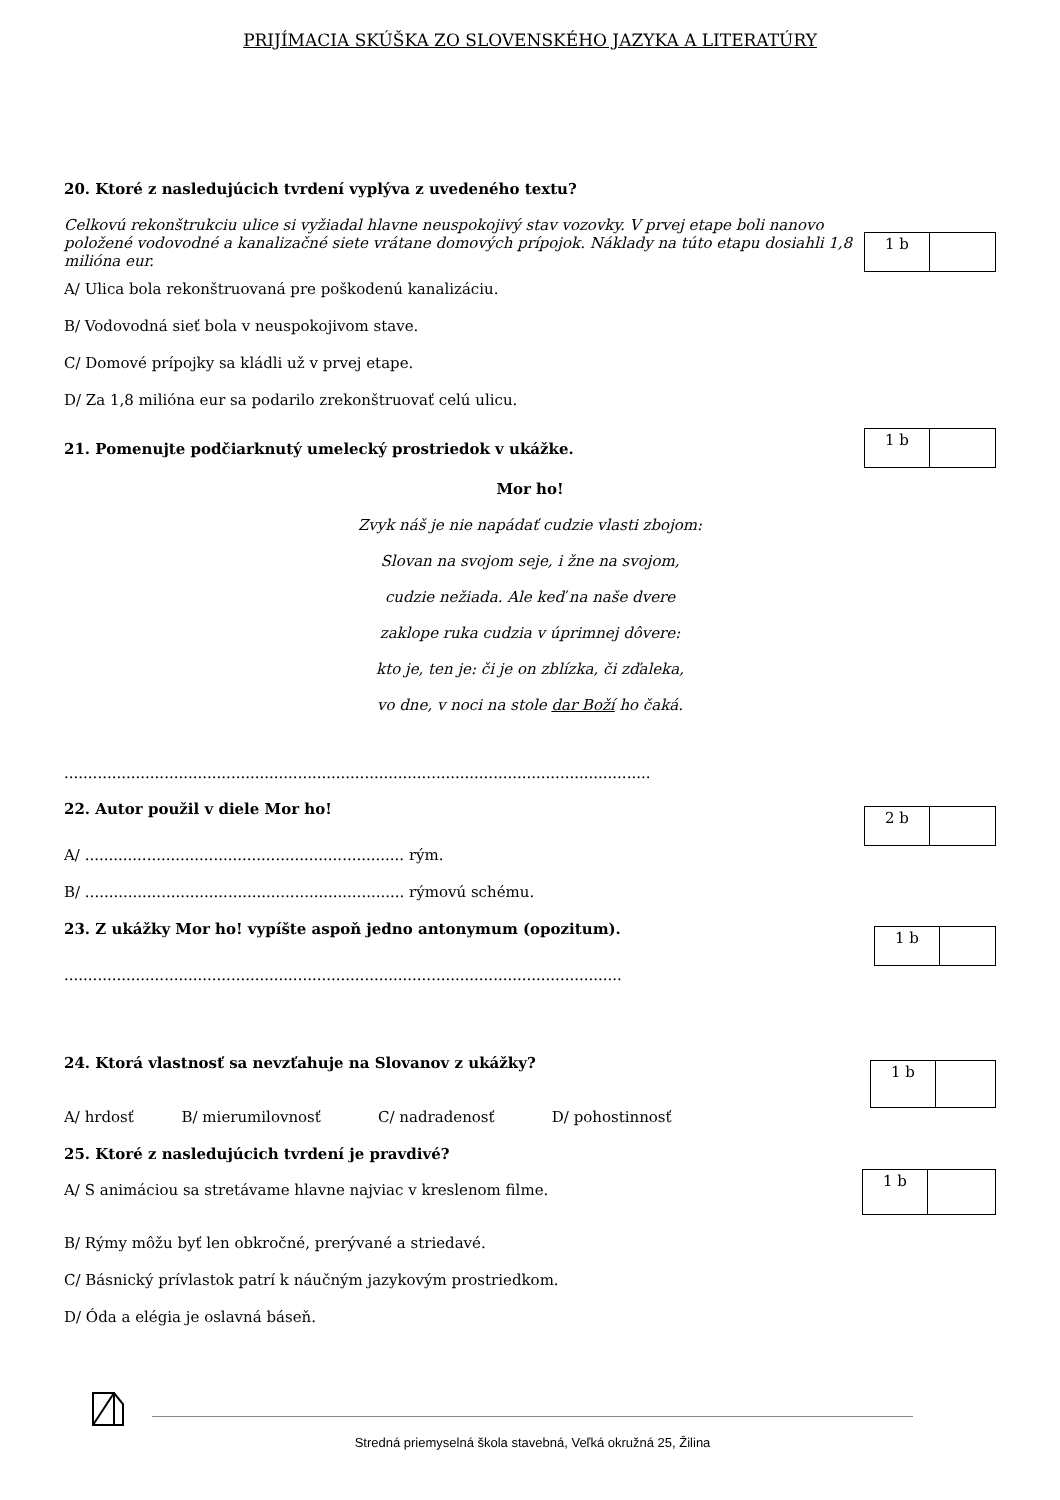PRIJÍMACIA SKÚŠKA ZO SLOVENSKÉHO JAZYKA A LITERATÚRY
20. Ktoré z nasledujúcich tvrdení vyplýva z uvedeného textu?
Celkovú rekonštrukciu ulice si vyžiadal hlavne neuspokojivý stav vozovky. V prvej etape boli nanovo položené vodovodné a kanalizačné siete vrátane domových prípojok. Náklady na túto etapu dosiahli 1,8 milióna eur.
1 b
A/ Ulica bola rekonštruovaná pre poškodenú kanalizáciu.
B/ Vodovodná sieť bola v neuspokojivom stave.
C/ Domové prípojky sa kládli už v prvej etape.
D/ Za 1,8 milióna eur sa podarilo zrekonštruovať celú ulicu.
21. Pomenujte podčiarknutý umelecký prostriedok v ukážke.
1 b
Mor ho!
Zvyk náš je nie napádať cudzie vlasti zbojom:
Slovan na svojom seje, i žne na svojom,
cudzie nežiada. Ale keď na naše dvere
zaklope ruka cudzia v úprimnej dôvere:
kto je, ten je: či je on zblízka, či zďaleka,
vo dne, v noci na stole dar Boží ho čaká.
...........................................................................................................................
22. Autor použil v diele Mor ho!
2 b
A/ ................................................................... rým.
B/ ................................................................... rýmovú schému.
23. Z ukážky Mor ho! vypíšte aspoň jedno antonymum (opozitum).
1 b
.....................................................................................................................
24. Ktorá vlastnosť sa nevzťahuje na Slovanov z ukážky?
1 b
A/ hrdosť B/ mierumilovnosť C/ nadradenosť D/ pohostinnosť
25. Ktoré z nasledujúcich tvrdení je pravdivé?
A/ S animáciou sa stretávame hlavne najviac v kreslenom filme.
1 b
B/ Rýmy môžu byť len obkročné, prerývané a striedavé.
C/ Básnický prívlastok patrí k náučným jazykovým prostriedkom.
D/ Óda a elégia je oslavná báseň.
Stredná priemyselná škola stavebná, Veľká okružná 25, Žilina